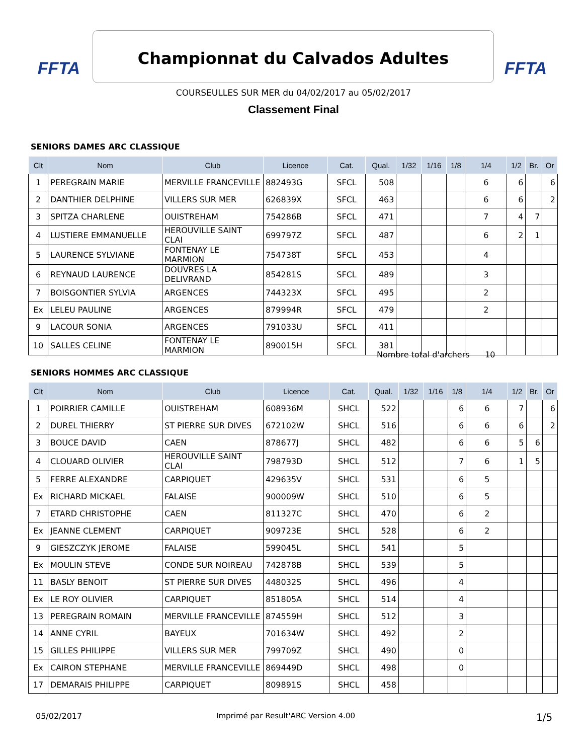FFTA Championnat du Calvados Adultes FFTA
COURSEULLES SUR MER du 04/02/2017 au 05/02/2017
Classement Final
SENIORS DAMES ARC CLASSIQUE
| Clt | Nom | Club | Licence | Cat. | Qual. | 1/32 | 1/16 | 1/8 | 1/4 | 1/2 | Br. | Or |
| --- | --- | --- | --- | --- | --- | --- | --- | --- | --- | --- | --- | --- |
| 1 | PEREGRAIN MARIE | MERVILLE FRANCEVILLE | 882493G | SFCL | 508 | | | | 6 | 6 | | 6 |
| 2 | DANTHIER DELPHINE | VILLERS SUR MER | 626839X | SFCL | 463 | | | | 6 | 6 | | 2 |
| 3 | SPITZA CHARLENE | OUISTREHAM | 754286B | SFCL | 471 | | | | 7 | 4 | 7 | |
| 4 | LUSTIERE EMMANUELLE | HEROUVILLE SAINT CLAI | 699797Z | SFCL | 487 | | | | 6 | 2 | 1 | |
| 5 | LAURENCE SYLVIANE | FONTENAY LE MARMION | 754738T | SFCL | 453 | | | | 4 | | | |
| 6 | REYNAUD LAURENCE | DOUVRES LA DELIVRAND | 854281S | SFCL | 489 | | | | 3 | | | |
| 7 | BOISGONTIER SYLVIA | ARGENCES | 744323X | SFCL | 495 | | | | 2 | | | |
| Ex | LELEU PAULINE | ARGENCES | 879994R | SFCL | 479 | | | | 2 | | | |
| 9 | LACOUR SONIA | ARGENCES | 791033U | SFCL | 411 | | | | | | | |
| 10 | SALLES CELINE | FONTENAY LE MARMION | 890015H | SFCL | 381 | | | | | | | |
Nombre total d'archers 10
SENIORS HOMMES ARC CLASSIQUE
| Clt | Nom | Club | Licence | Cat. | Qual. | 1/32 | 1/16 | 1/8 | 1/4 | 1/2 | Br. | Or |
| --- | --- | --- | --- | --- | --- | --- | --- | --- | --- | --- | --- | --- |
| 1 | POIRRIER CAMILLE | OUISTREHAM | 608936M | SHCL | 522 | | | 6 | 6 | 7 | | 6 |
| 2 | DUREL THIERRY | ST PIERRE SUR DIVES | 672102W | SHCL | 516 | | | 6 | 6 | 6 | | 2 |
| 3 | BOUCE DAVID | CAEN | 878677J | SHCL | 482 | | | 6 | 6 | 5 | 6 | |
| 4 | CLOUARD OLIVIER | HEROUVILLE SAINT CLAI | 798793D | SHCL | 512 | | | 7 | 6 | 1 | 5 | |
| 5 | FERRE ALEXANDRE | CARPIQUET | 429635V | SHCL | 531 | | | 6 | 5 | | | |
| Ex | RICHARD MICKAEL | FALAISE | 900009W | SHCL | 510 | | | 6 | 5 | | | |
| 7 | ETARD CHRISTOPHE | CAEN | 811327C | SHCL | 470 | | | 6 | 2 | | | |
| Ex | JEANNE CLEMENT | CARPIQUET | 909723E | SHCL | 528 | | | 6 | 2 | | | |
| 9 | GIESZCZYK JEROME | FALAISE | 599045L | SHCL | 541 | | | 5 | | | | |
| Ex | MOULIN STEVE | CONDE SUR NOIREAU | 742878B | SHCL | 539 | | | 5 | | | | |
| 11 | BASLY BENOIT | ST PIERRE SUR DIVES | 448032S | SHCL | 496 | | | 4 | | | | |
| Ex | LE ROY OLIVIER | CARPIQUET | 851805A | SHCL | 514 | | | 4 | | | | |
| 13 | PEREGRAIN ROMAIN | MERVILLE FRANCEVILLE | 874559H | SHCL | 512 | | | 3 | | | | |
| 14 | ANNE CYRIL | BAYEUX | 701634W | SHCL | 492 | | | 2 | | | | |
| 15 | GILLES PHILIPPE | VILLERS SUR MER | 799709Z | SHCL | 490 | | | 0 | | | | |
| Ex | CAIRON STEPHANE | MERVILLE FRANCEVILLE | 869449D | SHCL | 498 | | | 0 | | | | |
| 17 | DEMARAIS PHILIPPE | CARPIQUET | 809891S | SHCL | 458 | | | | | | | |
05/02/2017
Imprimé par Result'ARC Version 4.00
1/5